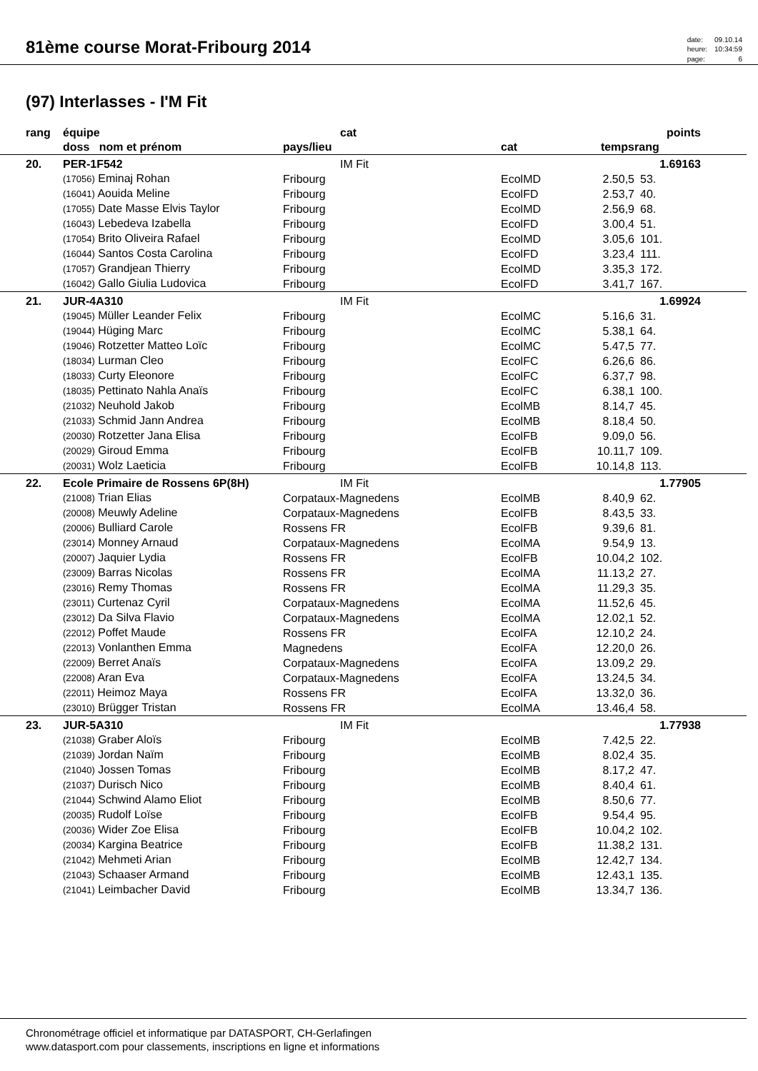81ème course Morat-Fribourg 2014
| date: | 09.10.14 |
| heure: | 10:34:59 |
| page: | 6 |
(97) Interlasses - I'M Fit
| rang | équipe | cat | | | points | |
| --- | --- | --- | --- | --- | --- | --- |
| | doss nom et prénom | pays/lieu | cat | temps | rang | |
| 20. | PER-1F542 | IM Fit | | | 1.69163 | |
| | (17056) Eminaj Rohan | Fribourg | EcolMD | 2.50,5 | 53. | |
| | (16041) Aouida Meline | Fribourg | EcolFD | 2.53,7 | 40. | |
| | (17055) Date Masse Elvis Taylor | Fribourg | EcolMD | 2.56,9 | 68. | |
| | (16043) Lebedeva Izabella | Fribourg | EcolFD | 3.00,4 | 51. | |
| | (17054) Brito Oliveira Rafael | Fribourg | EcolMD | 3.05,6 | 101. | |
| | (16044) Santos Costa Carolina | Fribourg | EcolFD | 3.23,4 | 111. | |
| | (17057) Grandjean Thierry | Fribourg | EcolMD | 3.35,3 | 172. | |
| | (16042) Gallo Giulia Ludovica | Fribourg | EcolFD | 3.41,7 | 167. | |
| 21. | JUR-4A310 | IM Fit | | | 1.69924 | |
| | (19045) Müller Leander Felix | Fribourg | EcolMC | 5.16,6 | 31. | |
| | (19044) Hüging Marc | Fribourg | EcolMC | 5.38,1 | 64. | |
| | (19046) Rotzetter Matteo Loïc | Fribourg | EcolMC | 5.47,5 | 77. | |
| | (18034) Lurman Cleo | Fribourg | EcolFC | 6.26,6 | 86. | |
| | (18033) Curty Eleonore | Fribourg | EcolFC | 6.37,7 | 98. | |
| | (18035) Pettinato Nahla Anaïs | Fribourg | EcolFC | 6.38,1 | 100. | |
| | (21032) Neuhold Jakob | Fribourg | EcolMB | 8.14,7 | 45. | |
| | (21033) Schmid Jann Andrea | Fribourg | EcolMB | 8.18,4 | 50. | |
| | (20030) Rotzetter Jana Elisa | Fribourg | EcolFB | 9.09,0 | 56. | |
| | (20029) Giroud Emma | Fribourg | EcolFB | 10.11,7 | 109. | |
| | (20031) Wolz Laeticia | Fribourg | EcolFB | 10.14,8 | 113. | |
| 22. | Ecole Primaire de Rossens 6P(8H) | IM Fit | | | 1.77905 | |
| | (21008) Trian Elias | Corpataux-Magnedens | EcolMB | 8.40,9 | 62. | |
| | (20008) Meuwly Adeline | Corpataux-Magnedens | EcolFB | 8.43,5 | 33. | |
| | (20006) Bulliard Carole | Rossens FR | EcolFB | 9.39,6 | 81. | |
| | (23014) Monney Arnaud | Corpataux-Magnedens | EcolMA | 9.54,9 | 13. | |
| | (20007) Jaquier Lydia | Rossens FR | EcolFB | 10.04,2 | 102. | |
| | (23009) Barras Nicolas | Rossens FR | EcolMA | 11.13,2 | 27. | |
| | (23016) Remy Thomas | Rossens FR | EcolMA | 11.29,3 | 35. | |
| | (23011) Curtenaz Cyril | Corpataux-Magnedens | EcolMA | 11.52,6 | 45. | |
| | (23012) Da Silva Flavio | Corpataux-Magnedens | EcolMA | 12.02,1 | 52. | |
| | (22012) Poffet Maude | Rossens FR | EcolFA | 12.10,2 | 24. | |
| | (22013) Vonlanthen Emma | Magnedens | EcolFA | 12.20,0 | 26. | |
| | (22009) Berret Anaïs | Corpataux-Magnedens | EcolFA | 13.09,2 | 29. | |
| | (22008) Aran Eva | Corpataux-Magnedens | EcolFA | 13.24,5 | 34. | |
| | (22011) Heimoz Maya | Rossens FR | EcolFA | 13.32,0 | 36. | |
| | (23010) Brügger Tristan | Rossens FR | EcolMA | 13.46,4 | 58. | |
| 23. | JUR-5A310 | IM Fit | | | 1.77938 | |
| | (21038) Graber Aloïs | Fribourg | EcolMB | 7.42,5 | 22. | |
| | (21039) Jordan Naïm | Fribourg | EcolMB | 8.02,4 | 35. | |
| | (21040) Jossen Tomas | Fribourg | EcolMB | 8.17,2 | 47. | |
| | (21037) Durisch Nico | Fribourg | EcolMB | 8.40,4 | 61. | |
| | (21044) Schwind Alamo Eliot | Fribourg | EcolMB | 8.50,6 | 77. | |
| | (20035) Rudolf Loïse | Fribourg | EcolFB | 9.54,4 | 95. | |
| | (20036) Wider Zoe Elisa | Fribourg | EcolFB | 10.04,2 | 102. | |
| | (20034) Kargina Beatrice | Fribourg | EcolFB | 11.38,2 | 131. | |
| | (21042) Mehmeti Arian | Fribourg | EcolMB | 12.42,7 | 134. | |
| | (21043) Schaaser Armand | Fribourg | EcolMB | 12.43,1 | 135. | |
| | (21041) Leimbacher David | Fribourg | EcolMB | 13.34,7 | 136. | |
Chronométrage officiel et informatique par DATASPORT, CH-Gerlafingen
www.datasport.com pour classements, inscriptions en ligne et informations